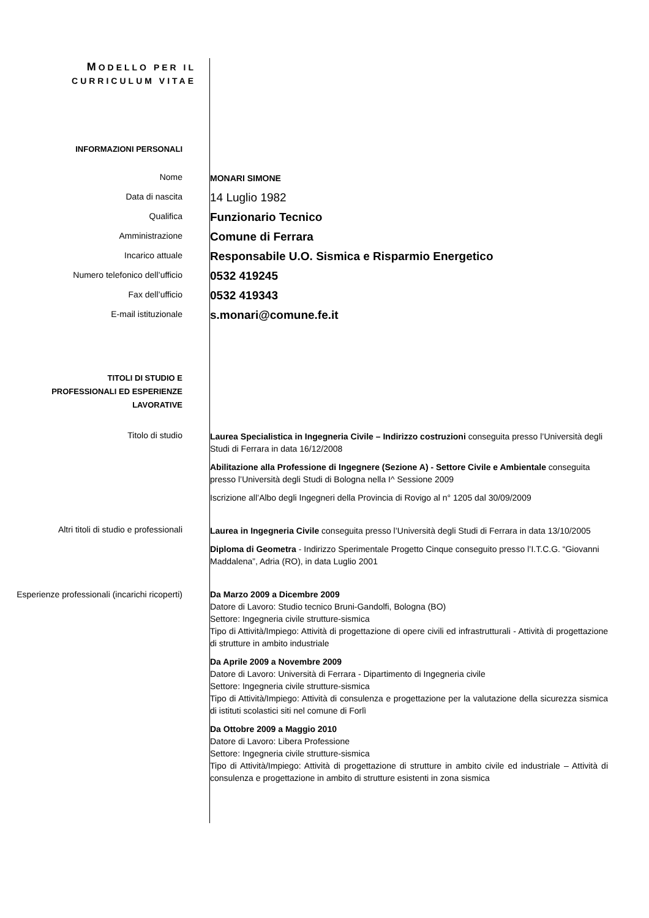MODELLO PER IL
CURRICULUM VITAE
INFORMAZIONI PERSONALI
Nome
MONARI SIMONE
Data di nascita
14 Luglio 1982
Qualifica
Funzionario Tecnico
Amministrazione
Comune di Ferrara
Incarico attuale
Responsabile U.O. Sismica e Risparmio Energetico
Numero telefonico dell’ufficio
0532 419245
Fax dell’ufficio
0532 419343
E-mail istituzionale
s.monari@comune.fe.it
TITOLI DI STUDIO E
PROFESSIONALI ED ESPERIENZE
LAVORATIVE
Titolo di studio
Laurea Specialistica in Ingegneria Civile – Indirizzo costruzioni conseguita presso l’Università degli Studi di Ferrara in data 16/12/2008
Abilitazione alla Professione di Ingegnere (Sezione A) - Settore Civile e Ambientale conseguita presso l’Università degli Studi di Bologna nella I^ Sessione 2009
Iscrizione all’Albo degli Ingegneri della Provincia di Rovigo al n° 1205 dal 30/09/2009
Altri titoli di studio e professionali
Laurea in Ingegneria Civile conseguita presso l’Università degli Studi di Ferrara in data 13/10/2005
Diploma di Geometra - Indirizzo Sperimentale Progetto Cinque conseguito presso l’I.T.C.G. “Giovanni Maddalena”, Adria (RO), in data Luglio 2001
Esperienze professionali (incarichi ricoperti)
Da Marzo 2009 a Dicembre 2009
Datore di Lavoro: Studio tecnico Bruni-Gandolfi, Bologna (BO)
Settore: Ingegneria civile strutture-sismica
Tipo di Attività/Impiego: Attività di progettazione di opere civili ed infrastrutturali - Attività di progettazione di strutture in ambito industriale
Da Aprile 2009 a Novembre 2009
Datore di Lavoro: Università di Ferrara - Dipartimento di Ingegneria civile
Settore: Ingegneria civile strutture-sismica
Tipo di Attività/Impiego: Attività di consulenza e progettazione per la valutazione della sicurezza sismica di istituti scolastici siti nel comune di Forlì
Da Ottobre 2009 a Maggio 2010
Datore di Lavoro: Libera Professione
Settore: Ingegneria civile strutture-sismica
Tipo di Attività/Impiego: Attività di progettazione di strutture in ambito civile ed industriale – Attività di consulenza e progettazione in ambito di strutture esistenti in zona sismica